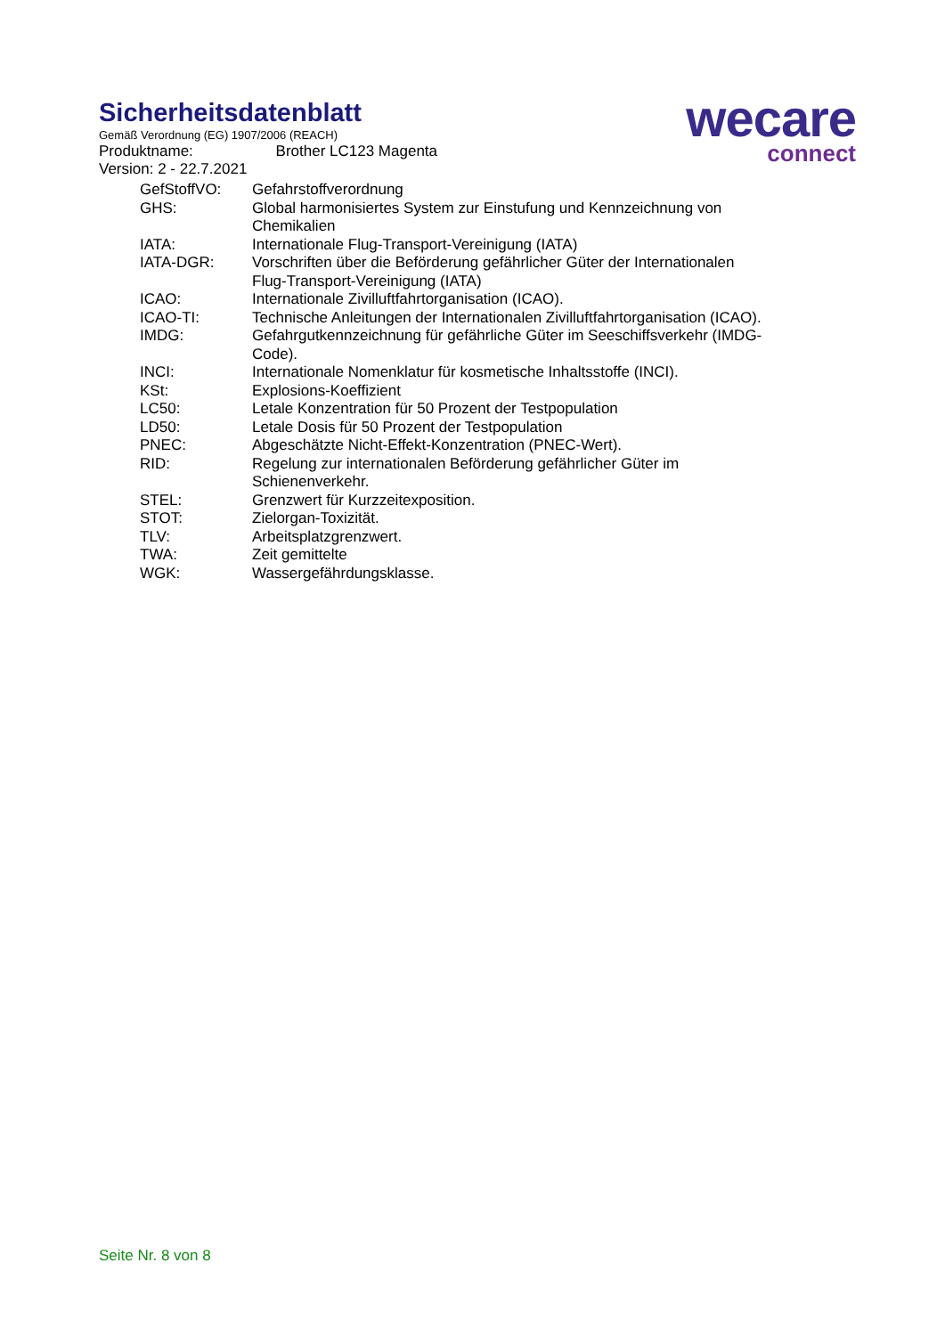Sicherheitsdatenblatt
Gemäß Verordnung (EG) 1907/2006 (REACH)
Produktname: Brother LC123 Magenta
Version: 2 - 22.7.2021
wecare
connect
| GefStoffVO: | Gefahrstoffverordnung |
| GHS: | Global harmonisiertes System zur Einstufung und Kennzeichnung von Chemikalien |
| IATA: | Internationale Flug-Transport-Vereinigung (IATA) |
| IATA-DGR: | Vorschriften über die Beförderung gefährlicher Güter der Internationalen Flug-Transport-Vereinigung (IATA) |
| ICAO: | Internationale Zivilluftfahrtorganisation (ICAO). |
| ICAO-TI: | Technische Anleitungen der Internationalen Zivilluftfahrtorganisation (ICAO). |
| IMDG: | Gefahrgutkennzeichnung für gefährliche Güter im Seeschiffsverkehr (IMDG-Code). |
| INCI: | Internationale Nomenklatur für kosmetische Inhaltsstoffe (INCI). |
| KSt: | Explosions-Koeffizient |
| LC50: | Letale Konzentration für 50 Prozent der Testpopulation |
| LD50: | Letale Dosis für 50 Prozent der Testpopulation |
| PNEC: | Abgeschätzte Nicht-Effekt-Konzentration (PNEC-Wert). |
| RID: | Regelung zur internationalen Beförderung gefährlicher Güter im Schienenverkehr. |
| STEL: | Grenzwert für Kurzzeitexposition. |
| STOT: | Zielorgan-Toxizität. |
| TLV: | Arbeitsplatzgrenzwert. |
| TWA: | Zeit gemittelte |
| WGK: | Wassergefährdungsklasse. |
Seite Nr. 8 von 8